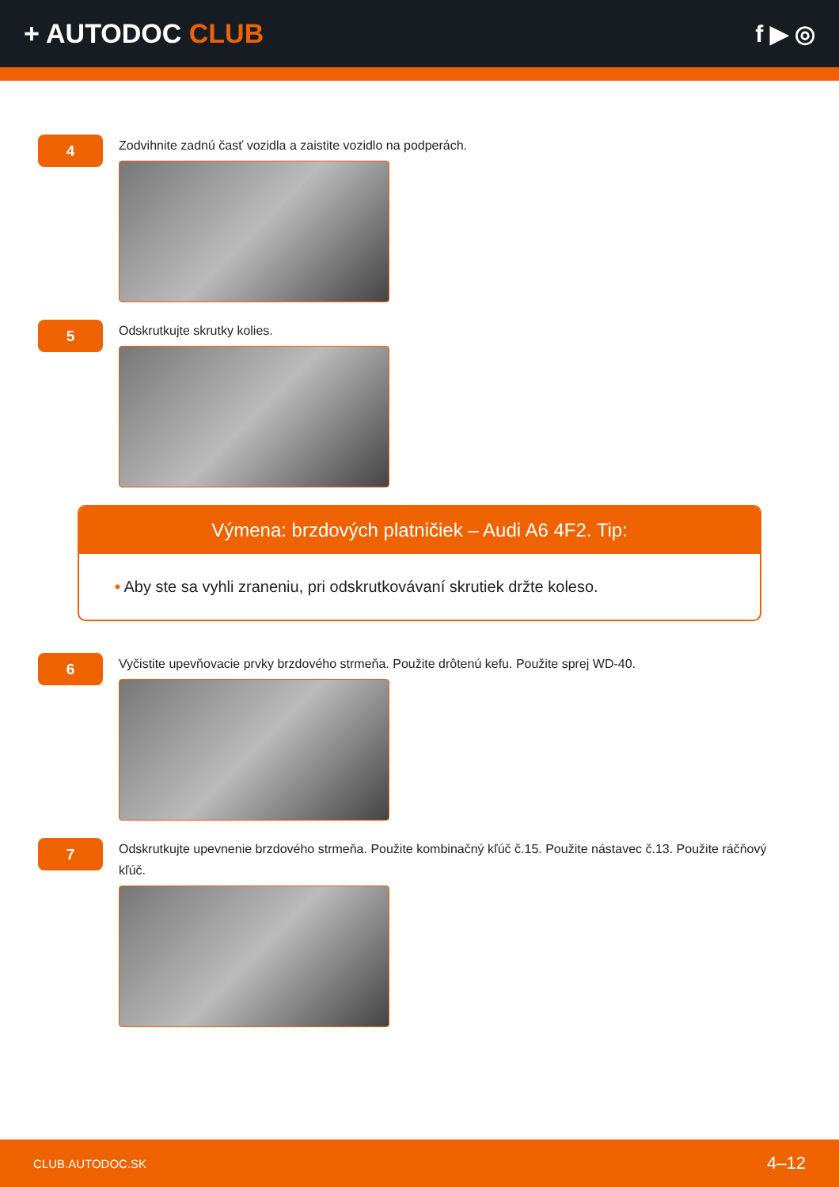+ AUTODOC CLUB f ▶ ◎
4
Zodvihnite zadnú časť vozidla a zaistite vozidlo na podperách.
5
Odskrutkujte skrutky kolies.
Výmena: brzdových platničiek – Audi A6 4F2. Tip:
• Aby ste sa vyhli zraneniu, pri odskrutkovávaní skrutiek držte koleso.
6
Vyčistite upevňovacie prvky brzdového strmeňa. Použite drôtenú kefu. Použite sprej WD-40.
7
Odskrutkujte upevnenie brzdového strmeňa. Použite kombinačný kľúč č.15. Použite nástavec č.13. Použite ráčňový kľúč.
CLUB.AUTODOC.SK 4–12